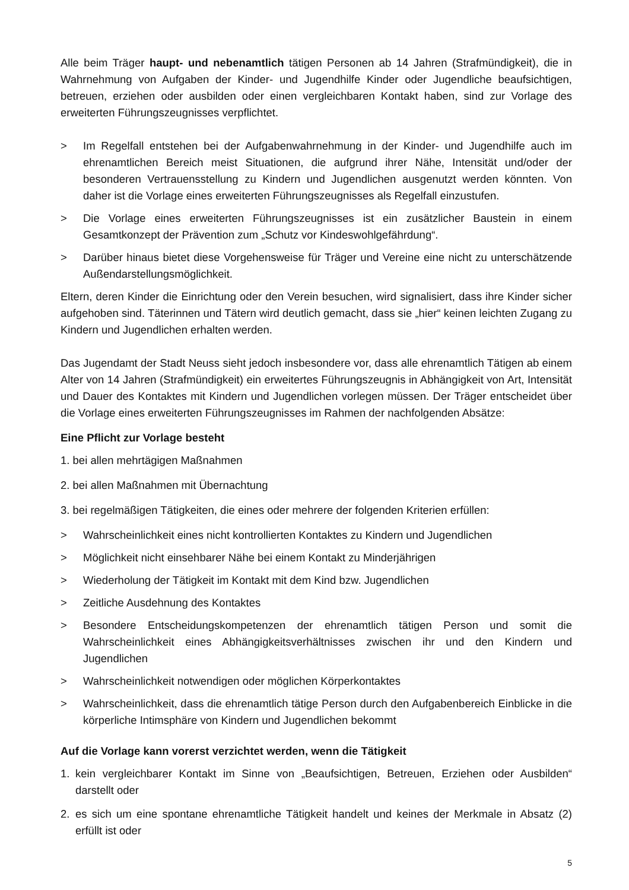Alle beim Träger haupt- und nebenamtlich tätigen Personen ab 14 Jahren (Strafmündigkeit), die in Wahrnehmung von Aufgaben der Kinder- und Jugendhilfe Kinder oder Jugendliche beaufsichtigen, betreuen, erziehen oder ausbilden oder einen vergleichbaren Kontakt haben, sind zur Vorlage des erweiterten Führungszeugnisses verpflichtet.
> Im Regelfall entstehen bei der Aufgabenwahrnehmung in der Kinder- und Jugendhilfe auch im ehrenamtlichen Bereich meist Situationen, die aufgrund ihrer Nähe, Intensität und/oder der besonderen Vertrauensstellung zu Kindern und Jugendlichen ausgenutzt werden könnten. Von daher ist die Vorlage eines erweiterten Führungszeugnisses als Regelfall einzustufen.
> Die Vorlage eines erweiterten Führungszeugnisses ist ein zusätzlicher Baustein in einem Gesamtkonzept der Prävention zum „Schutz vor Kindeswohlgefährdung“.
> Darüber hinaus bietet diese Vorgehensweise für Träger und Vereine eine nicht zu unterschätzende Außendarstellungsmöglichkeit.
Eltern, deren Kinder die Einrichtung oder den Verein besuchen, wird signalisiert, dass ihre Kinder sicher aufgehoben sind. Täterinnen und Tätern wird deutlich gemacht, dass sie „hier“ keinen leichten Zugang zu Kindern und Jugendlichen erhalten werden.
Das Jugendamt der Stadt Neuss sieht jedoch insbesondere vor, dass alle ehrenamtlich Tätigen ab einem Alter von 14 Jahren (Strafmündigkeit) ein erweitertes Führungszeugnis in Abhängigkeit von Art, Intensität und Dauer des Kontaktes mit Kindern und Jugendlichen vorlegen müssen. Der Träger entscheidet über die Vorlage eines erweiterten Führungszeugnisses im Rahmen der nachfolgenden Absätze:
Eine Pflicht zur Vorlage besteht
1. bei allen mehrtägigen Maßnahmen
2. bei allen Maßnahmen mit Übernachtung
3. bei regelmäßigen Tätigkeiten, die eines oder mehrere der folgenden Kriterien erfüllen:
> Wahrscheinlichkeit eines nicht kontrollierten Kontaktes zu Kindern und Jugendlichen
> Möglichkeit nicht einsehbarer Nähe bei einem Kontakt zu Minderjährigen
> Wiederholung der Tätigkeit im Kontakt mit dem Kind bzw. Jugendlichen
> Zeitliche Ausdehnung des Kontaktes
> Besondere Entscheidungskompetenzen der ehrenamtlich tätigen Person und somit die Wahrscheinlichkeit eines Abhängigkeitsverhältnisses zwischen ihr und den Kindern und Jugendlichen
> Wahrscheinlichkeit notwendigen oder möglichen Körperkontaktes
> Wahrscheinlichkeit, dass die ehrenamtlich tätige Person durch den Aufgabenbereich Einblicke in die körperliche Intimsphäre von Kindern und Jugendlichen bekommt
Auf die Vorlage kann vorerst verzichtet werden, wenn die Tätigkeit
1. kein vergleichbarer Kontakt im Sinne von „Beaufsichtigen, Betreuen, Erziehen oder Ausbilden“ darstellt oder
2. es sich um eine spontane ehrenamtliche Tätigkeit handelt und keines der Merkmale in Absatz (2) erfüllt ist oder
5